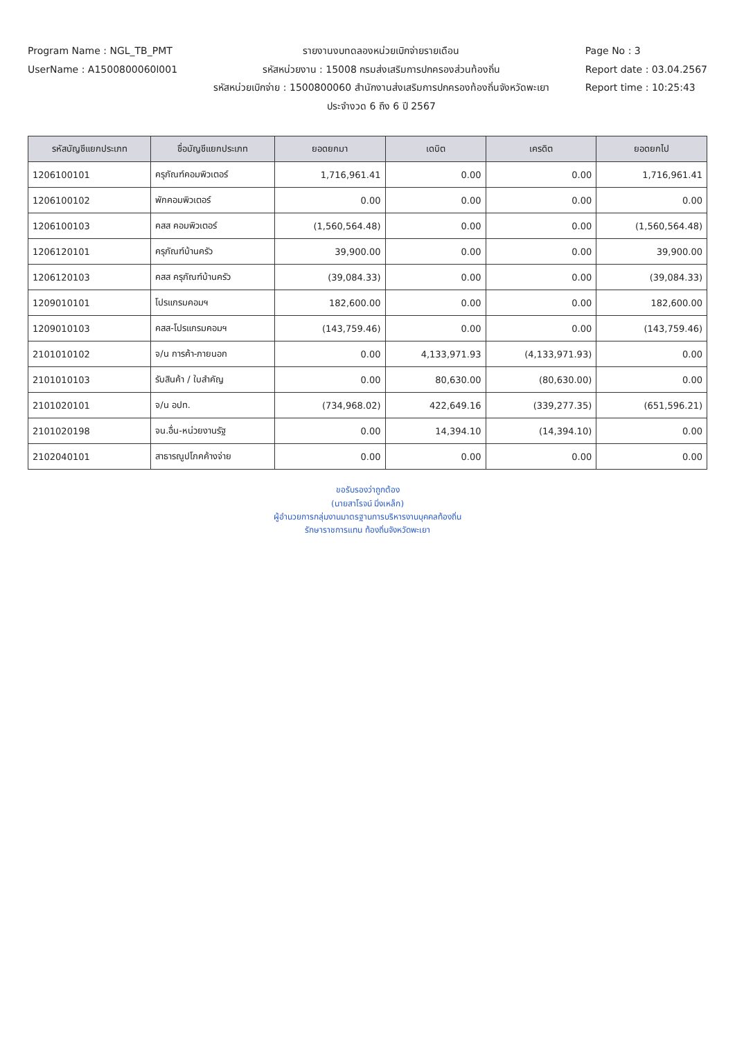Program Name : NGL_TB_PMT
UserName : A1500800060l001
รายงานงบทดลองหน่วยเบิกจ่ายรายเดือน
รหัสหน่วยงาน : 15008 กรมส่งเสริมการปกครองส่วนท้องถิ่น
รหัสหน่วยเบิกจ่าย : 1500800060 สำนักงานส่งเสริมการปกครองท้องถิ่นจังหวัดพะเยา
ประจำงวด 6 ถึง 6 ปี 2567
Page No : 3
Report date : 03.04.2567
Report time : 10:25:43
| รหัสบัญชีแยกประเภท | ชื่อบัญชีแยกประเภท | ยอดยกมา | เดบิต | เครดิต | ยอดยกไป |
| --- | --- | --- | --- | --- | --- |
| 1206100101 | ครุภัณฑ์คอมพิวเตอร์ | 1,716,961.41 | 0.00 | 0.00 | 1,716,961.41 |
| 1206100102 | พักคอมพิวเตอร์ | 0.00 | 0.00 | 0.00 | 0.00 |
| 1206100103 | คสส คอมพิวเตอร์ | (1,560,564.48) | 0.00 | 0.00 | (1,560,564.48) |
| 1206120101 | ครุภัณฑ์บ้านครัว | 39,900.00 | 0.00 | 0.00 | 39,900.00 |
| 1206120103 | คสส ครุภัณฑ์บ้านครัว | (39,084.33) | 0.00 | 0.00 | (39,084.33) |
| 1209010101 | โปรแกรมคอมฯ | 182,600.00 | 0.00 | 0.00 | 182,600.00 |
| 1209010103 | คสส-โปรแกรมคอมฯ | (143,759.46) | 0.00 | 0.00 | (143,759.46) |
| 2101010102 | จ/น การค้า-ภายนอก | 0.00 | 4,133,971.93 | (4,133,971.93) | 0.00 |
| 2101010103 | รับสินค้า / ใบสำคัญ | 0.00 | 80,630.00 | (80,630.00) | 0.00 |
| 2101020101 | จ/น อปท. | (734,968.02) | 422,649.16 | (339,277.35) | (651,596.21) |
| 2101020198 | จน.อื่น-หน่วยงานรัฐ | 0.00 | 14,394.10 | (14,394.10) | 0.00 |
| 2102040101 | สาธารณูปโภคค้างจ่าย | 0.00 | 0.00 | 0.00 | 0.00 |
ขอรับรองว่าถูกต้อง
(นายสาโรจน์ มิ่งเหล็ก)
ผู้อำนวยการกลุ่มงานมาตรฐานการบริหารงานบุคคลท้องถิ่น
รักษาราชการแทน ท้องถิ่นจังหวัดพะเยา